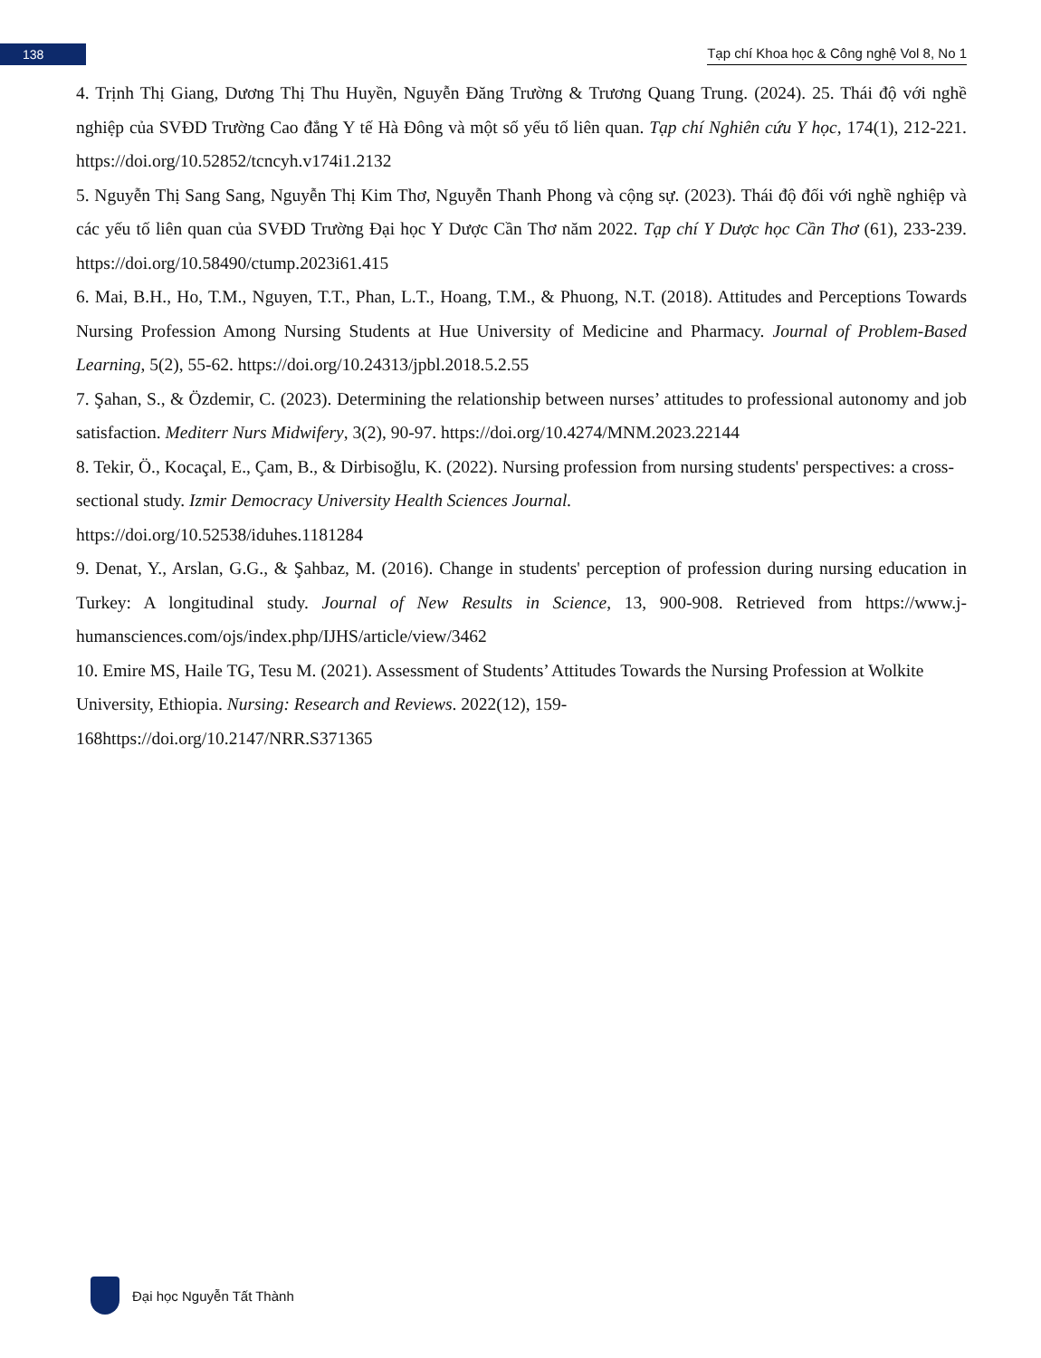138
Tạp chí Khoa học & Công nghệ Vol 8, No 1
4. Trịnh Thị Giang, Dương Thị Thu Huyền, Nguyễn Đăng Trường & Trương Quang Trung. (2024). 25. Thái độ với nghề nghiệp của SVĐD Trường Cao đẳng Y tế Hà Đông và một số yếu tố liên quan. Tạp chí Nghiên cứu Y học, 174(1), 212-221. https://doi.org/10.52852/tcncyh.v174i1.2132
5. Nguyễn Thị Sang Sang, Nguyễn Thị Kim Thơ, Nguyễn Thanh Phong và cộng sự. (2023). Thái độ đối với nghề nghiệp và các yếu tố liên quan của SVĐD Trường Đại học Y Dược Cần Thơ năm 2022. Tạp chí Y Dược học Cần Thơ (61), 233-239. https://doi.org/10.58490/ctump.2023i61.415
6. Mai, B.H., Ho, T.M., Nguyen, T.T., Phan, L.T., Hoang, T.M., & Phuong, N.T. (2018). Attitudes and Perceptions Towards Nursing Profession Among Nursing Students at Hue University of Medicine and Pharmacy. Journal of Problem-Based Learning, 5(2), 55-62. https://doi.org/10.24313/jpbl.2018.5.2.55
7. Şahan, S., & Özdemir, C. (2023). Determining the relationship between nurses’ attitudes to professional autonomy and job satisfaction. Mediterr Nurs Midwifery, 3(2), 90-97. https://doi.org/10.4274/MNM.2023.22144
8. Tekir, Ö., Kocaçal, E., Çam, B., & Dirbisoğlu, K. (2022). Nursing profession from nursing students' perspectives: a cross-sectional study. Izmir Democracy University Health Sciences Journal.
https://doi.org/10.52538/iduhes.1181284
9. Denat, Y., Arslan, G.G., & Şahbaz, M. (2016). Change in students' perception of profession during nursing education in Turkey: A longitudinal study. Journal of New Results in Science, 13, 900-908. Retrieved from https://www.j-humansciences.com/ojs/index.php/IJHS/article/view/3462
10. Emire MS, Haile TG, Tesu M. (2021). Assessment of Students’ Attitudes Towards the Nursing Profession at Wolkite University, Ethiopia. Nursing: Research and Reviews. 2022(12), 159-
168https://doi.org/10.2147/NRR.S371365
Đại học Nguyễn Tất Thành